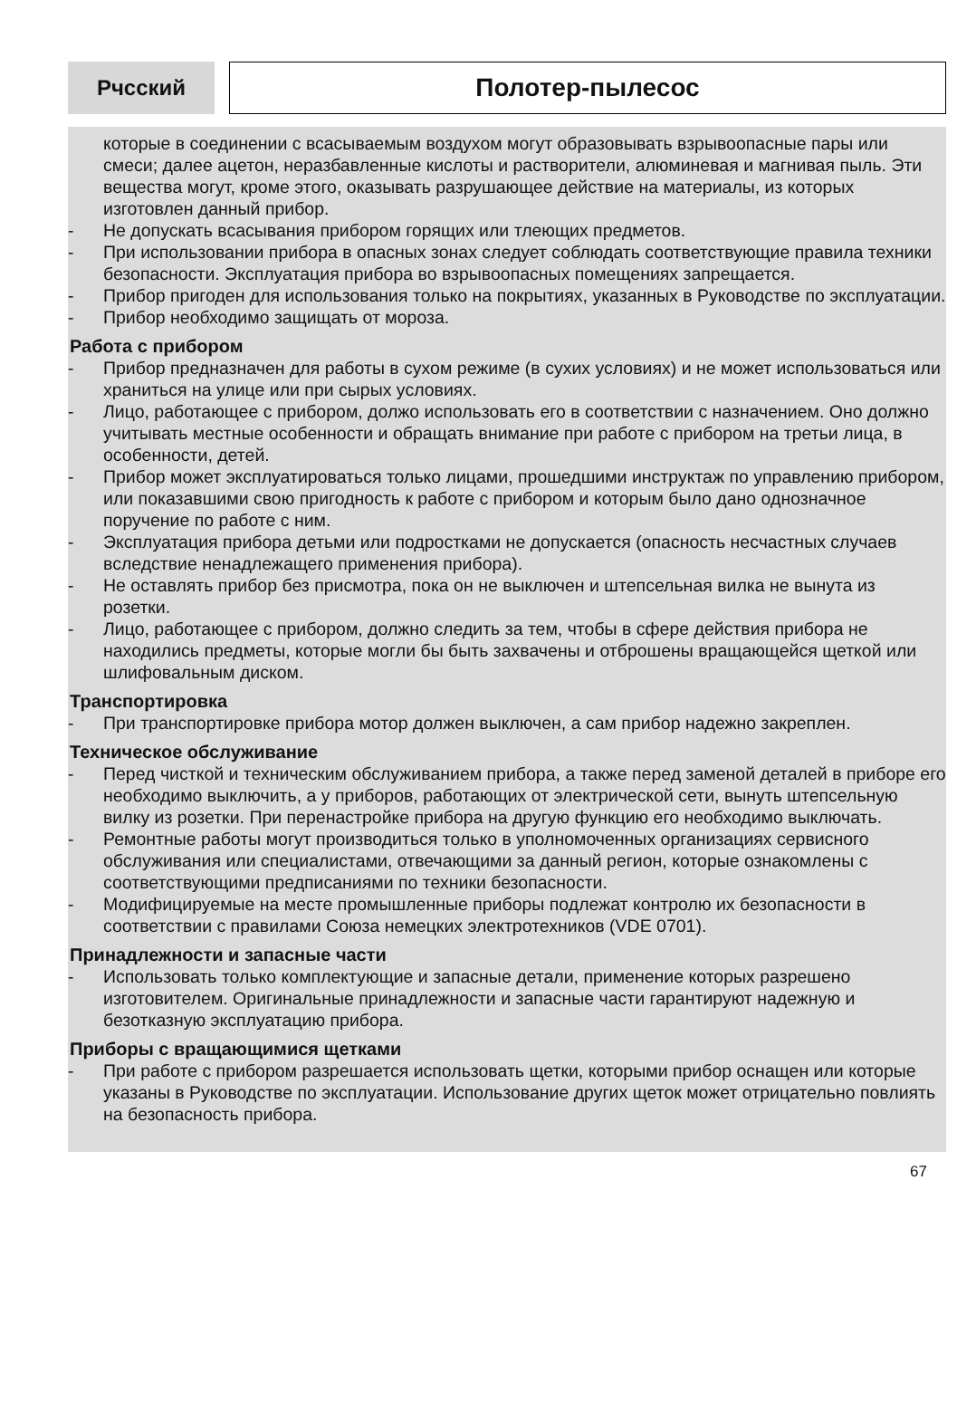Рчсский
Полотер-пылесос
которые в соединении с всасываемым воздухом могут образовывать взрывоопасные пары или смеси; далее ацетон, неразбавленные кислоты и растворители, алюминевая и магнивая пыль. Эти вещества могут, кроме этого, оказывать разрушающее действие на материалы, из которых изготовлен данный прибор.
- Не допускать всасывания прибором горящих или тлеющих предметов.
- При использовании прибора в опасных зонах следует соблюдать соответствующие правила техники безопасности. Эксплуатация прибора во взрывоопасных помещениях запрещается.
- Прибор пригоден для использования только на покрытиях, указанных в Руководстве по эксплуатации.
- Прибор необходимо защищать от мороза.
Работа с прибором
- Прибор предназначен для работы в сухом режиме (в сухих условиях) и не может использоваться или храниться на улице или при сырых условиях.
- Лицо, работающее с прибором, должо использовать его в соответствии с назначением. Оно должно учитывать местные особенности и обращать внимание при работе с прибором на третьи лица, в особенности, детей.
- Прибор может эксплуатироваться только лицами, прошедшими инструктаж по управлению прибором, или показавшими свою пригодность к работе с прибором и которым было дано однозначное поручение по работе с ним.
- Эксплуатация прибора детьми или подростками не допускается (опасность несчастных случаев вследствие ненадлежащего применения прибора).
- Не оставлять прибор без присмотра, пока он не выключен и штепсельная вилка не вынута из розетки.
- Лицо, работающее с прибором, должно следить за тем, чтобы в сфере действия прибора не находились предметы, которые могли бы быть захвачены и отброшены вращающейся щеткой или шлифовальным диском.
Транспортировка
- При транспортировке прибора мотор должен выключен, а сам прибор надежно закреплен.
Техническое обслуживание
- Перед чисткой и техническим обслуживанием прибора, а также перед заменой деталей в приборе его необходимо выключить, а у приборов, работающих от электрической сети, вынуть штепсельную вилку из розетки. При перенастройке прибора на другую функцию его необходимо выключать.
- Ремонтные работы могут производиться только в уполномоченных организациях сервисного обслуживания или специалистами, отвечающими за данный регион, которые ознакомлены с соответствующими предписаниями по техники безопасности.
- Модифицируемые на месте промышленные приборы подлежат контролю их безопасности в соответствии с правилами Союза немецких электротехников (VDE 0701).
Принадлежности и запасные части
- Использовать только комплектующие и запасные детали, применение которых разрешено изготовителем. Оригинальные принадлежности и запасные части гарантируют надежную и безотказную эксплуатацию прибора.
Приборы с вращающимися щетками
- При работе с прибором разрешается использовать щетки, которыми прибор оснащен или которые указаны в Руководстве по эксплуатации. Использование других щеток может отрицательно повлиять на безопасность прибора.
67